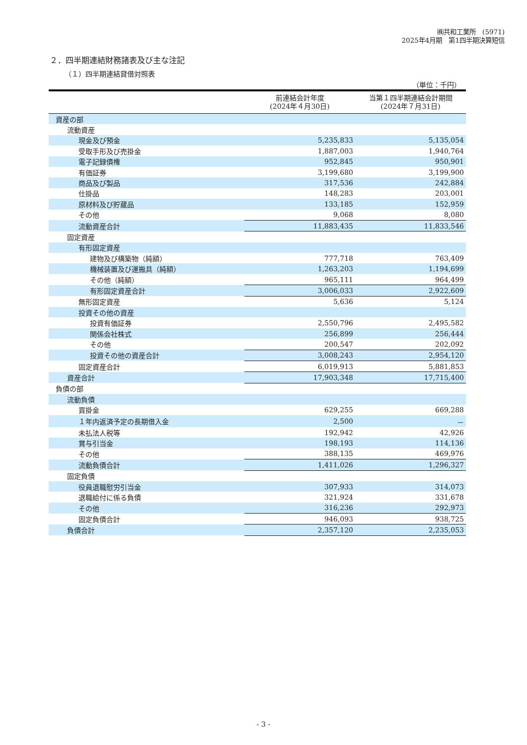㈱共和工業所　(5971)
2025年4月期　第1四半期決算短信
２．四半期連結財務諸表及び主な注記
（１）四半期連結貸借対照表
（単位：千円）
| | 前連結会計年度 (2024年４月30日) | 当第１四半期連結会計期間 (2024年７月31日) |
| --- | --- | --- |
| 資産の部 | | |
| 流動資産 | | |
| 現金及び預金 | 5,235,833 | 5,135,054 |
| 受取手形及び売掛金 | 1,887,003 | 1,940,764 |
| 電子記録債権 | 952,845 | 950,901 |
| 有価証券 | 3,199,680 | 3,199,900 |
| 商品及び製品 | 317,536 | 242,884 |
| 仕掛品 | 148,283 | 203,001 |
| 原材料及び貯蔵品 | 133,185 | 152,959 |
| その他 | 9,068 | 8,080 |
| 流動資産合計 | 11,883,435 | 11,833,546 |
| 固定資産 | | |
| 有形固定資産 | | |
| 建物及び構築物（純額） | 777,718 | 763,409 |
| 機械装置及び運搬具（純額） | 1,263,203 | 1,194,699 |
| その他（純額） | 965,111 | 964,499 |
| 有形固定資産合計 | 3,006,033 | 2,922,609 |
| 無形固定資産 | 5,636 | 5,124 |
| 投資その他の資産 | | |
| 投資有価証券 | 2,550,796 | 2,495,582 |
| 関係会社株式 | 256,899 | 256,444 |
| その他 | 200,547 | 202,092 |
| 投資その他の資産合計 | 3,008,243 | 2,954,120 |
| 固定資産合計 | 6,019,913 | 5,881,853 |
| 資産合計 | 17,903,348 | 17,715,400 |
| 負債の部 | | |
| 流動負債 | | |
| 買掛金 | 629,255 | 669,288 |
| １年内返済予定の長期借入金 | 2,500 | － |
| 未払法人税等 | 192,942 | 42,926 |
| 賞与引当金 | 198,193 | 114,136 |
| その他 | 388,135 | 469,976 |
| 流動負債合計 | 1,411,026 | 1,296,327 |
| 固定負債 | | |
| 役員退職慰労引当金 | 307,933 | 314,073 |
| 退職給付に係る負債 | 321,924 | 331,678 |
| その他 | 316,236 | 292,973 |
| 固定負債合計 | 946,093 | 938,725 |
| 負債合計 | 2,357,120 | 2,235,053 |
- 3 -